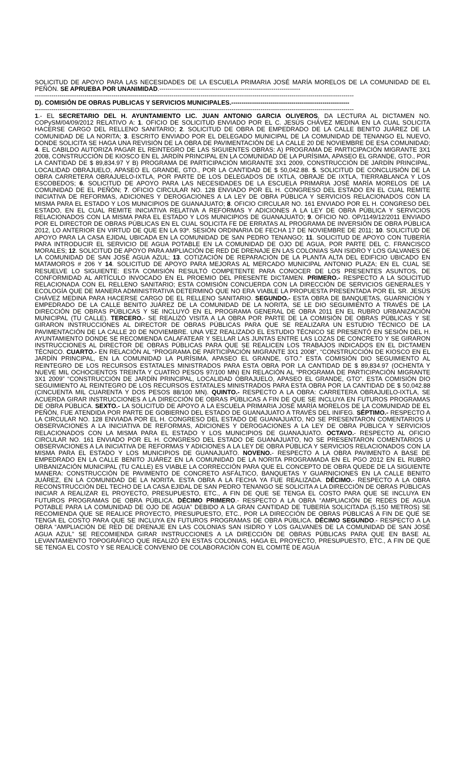SOLICITUD DE APOYO PARA LAS NECESIDADES DE LA ESCUELA PRIMARIA JOSÉ MARÍA MORELOS DE LA COMUNIDAD DE EL PEÑÓN. SE APRUEBA POR UNANIMIDAD.--------------------------------------------------------------------
----------------------------------------------------------------------------------------------------------------------------------------------------------
D). COMISIÓN DE OBRAS PUBLICAS Y SERVICIOS MUNICIPALES.---------------------------------------------------------
----------------------------------------------------------------------------------------------------------------------------------------------------------
1.- EL SECRETARIO DEL H. AYUNTAMIENTO LIC. JUAN ANTONIO GARCIA OLIVEROS, DA LECTURA AL DICTAMEN NO. COPySM/04/09/2012 RELATIVO A: 1. OFICIO DE SOLICITUD ENVIADO POR EL C. JESÚS CHÁVEZ MEDINA EN LA CUAL SOLICITA HACERSE CARGO DEL RELLENO SANITARIO; 2. SOLICITUD DE OBRA DE EMPEDRADO DE LA CALLE BENITO JUÁREZ DE LA COMUNIDAD DE LA NORITA; 3. ESCRITO ENVIADO POR EL DELEGADO MUNICIPAL DE LA COMUNIDAD DE TENANGO EL NUEVO, DONDE SOLICITA SE HAGA UNA REVISIÓN DE LA OBRA DE PAVIMENTACIÓN DE LA CALLE 20 DE NOVIEMBRE DE ESA COMUNIDAD; 4. EL CABILDO AUTORIZA PAGAR EL REINTEGRO DE LAS SIGUIENTES OBRAS: A) PROGRAMA DE PARTICIPACIÓN MIGRANTE 3X1 2008, CONSTRUCCIÓN DE KIOSCO EN EL JARDÍN PRINCIPAL EN LA COMUNIDAD DE LA PURÍSIMA, APASEO EL GRANDE, GTO., POR LA CANTIDAD DE $ 89,834.97 Y B) PROGRAMA DE PARTICIPACIÓN MIGRANTE 3X1 2009, CONSTRUCCIÓN DE JARDÍN PRINCIPAL, LOCALIDAD OBRAJUELO, APASEO EL GRANDE, GTO., POR LA CANTIDAD DE $ 50,042.88. 5. SOLICITUD DE CONCLUSIÓN DE LA OBRA CARRETERA OBRAJUELO-IXTLA, POR PARTE DE LOS DELEGADOS DE IXTLA, OBRAJE DE IXTLA, TIERRABLANCA Y LOS ESCOBEDOS; 6. SOLICITUD DE APOYO PARA LAS NECESIDADES DE LA ESCUELA PRIMARIA JOSÉ MARÍA MORELOS DE LA COMUNIDAD DE EL PEÑÓN; 7. OFICIO CIRCULAR NO. 128 ENVIADO POR EL H. CONGRESO DEL ESTADO EN EL CUAL REMITE INICIATIVA DE REFORMAS, ADICIONES Y DEROGACIONES A LA LEY DE OBRA PÚBLICA Y SERVICIOS RELACIONADOS CON LA MISMA PARA EL ESTADO Y LOS MUNICIPIOS DE GUANAJUATO; 8. OFICIO CIRCULAR NO. 161 ENVIADO POR EL H. CONGRESO DEL ESTADO, EN EL CUAL REMITE INICIATIVA RELATIVA A REFORMAS Y ADICIONES A LA LEY DE OBRA PÚBLICA Y SERVICIOS RELACIONADOS CON LA MISMA PARA EL ESTADO Y LOS MUNICIPIOS DE GUANAJUATO; 9. OFICIO NO. OP/1149/12/2011 ENVIADO POR EL DIRECTOR DE OBRAS PÚBLICAS EN EL CUAL SOLICITA FE DE ERRATAS AL PROGRAMA DE INVERSIÓN DE OBRA PÚBLICA 2012, LO ANTERIOR EN VIRTUD DE QUE EN LA 93ª. SESIÓN ORDINARIA DE FECHA 17 DE NOVIEMBRE DE 2011; 10. SOLICITUD DE APOYO PARA LA CASA EJIDAL UBICADA EN LA COMUNIDAD DE SAN PEDRO TENANGO; 11. SOLICITUD DE APOYO CON TUBERÍA PARA INTRODUCIR EL SERVICIO DE AGUA POTABLE EN LA COMUNIDAD DE OJO DE AGUA, POR PARTE DEL C. FRANCISCO MORALES; 12. SOLICITUD DE APOYO PARA AMPLIACIÓN DE RED DE DRENAJE EN LAS COLONIAS SAN ISIDRO Y LOS GALVANES DE LA COMUNIDAD DE SAN JOSÉ AGUA AZUL; 13. COTIZACIÓN DE REPARACIÓN DE LA PLANTA ALTA DEL EDIFICIO UBICADO EN MATAMOROS # 206 Y 14. SOLICITUD DE APOYO PARA MEJORAS AL MERCADO MUNICIPAL ANTONIO PLAZA; EN EL CUAL SE RESUELVE LO SIGUIENTE: ESTA COMISIÓN RESULTÓ COMPETENTE PARA CONOCER DE LOS PRESENTES ASUNTOS, DE CONFORMIDAD AL ARTÍCULO INVOCADO EN EL PROEMIO DEL PRESENTE DICTAMEN. PRIMERO.- RESPECTO A LA SOLICITUD RELACIONADA CON EL RELLENO SANITARIO; ESTA COMISIÓN CONCUERDA CON LA DIRECCIÓN DE SERVICIOS GENERALES Y ECOLOGÍA QUE DE MANERA ADMINISTRATIVA DETERMINÓ QUE NO ERA VIABLE LA PROPUESTA PRESENTADA POR EL SR. JESÚS CHÁVEZ MEDINA PARA HACERSE CARGO DE EL RELLENO SANITARIO. SEGUNDO.- ESTA OBRA DE BANQUETAS, GUARNICIÓN Y EMPEDRADO DE LA CALLE BENITO JUÁREZ DE LA COMUNIDAD DE LA NORITA, SE LE DIO SEGUIMIENTO A TRAVÉS DE LA DIRECCIÓN DE OBRAS PÚBLICAS Y SE INCLUYÓ EN EL PROGRAMA GENERAL DE OBRA 2011 EN EL RUBRO URBANIZACIÓN MUNICIPAL (TU CALLE). TERCERO.- SE REALIZÓ VISITA A LA OBRA POR PARTE DE LA COMISIÓN DE OBRAS PÚBLICAS Y SE GIRARON INSTRUCCIONES AL DIRECTOR DE OBRAS PÚBLICAS PARA QUE SE REALIZARA UN ESTUDIO TÉCNICO DE LA PAVIMENTACIÓN DE LA CALLE 20 DE NOVIEMBRE. UNA VEZ REALIZADO EL ESTUDIO TÉCNICO SE PRESENTÓ EN SESIÓN DEL H. AYUNTAMIENTO DONDE SE RECOMIENDA CALAFATEAR Y SELLAR LAS JUNTAS ENTRE LAS LOZAS DE CONCRETO Y SE GIRARON INSTRUCCIONES AL DIRECTOR DE OBRAS PÚBLICAS PARA QUE SE REALICEN LOS TRABAJOS INDICADOS EN EL DICTAMEN TÉCNICO. CUARTO.- EN RELACIÓN AL “PROGRAMA DE PARTICIPACIÓN MIGRANTE 3X1 2008”, “CONSTRUCCIÓN DE KIOSCO EN EL JARDÍN PRINCIPAL, EN LA COMUNIDAD LA PURÍSIMA, APASEO EL GRANDE, GTO.” ESTA COMISIÓN DIO SEGUIMIENTO AL REINTEGRO DE LOS RECURSOS ESTATALES MINISTRADOS PARA ESTA OBRA POR LA CANTIDAD DE $ 89,834.97 (OCHENTA Y NUEVE MIL OCHOCIENTOS TREINTA Y CUATRO PESOS 97/100 MN) EN RELACIÓN AL “PROGRAMA DE PARTICIPACIÓN MIGRANTE 3X1 2009” “CONSTRUCCIÓN DE JARDÍN PRINCIPAL, LOCALIDAD OBRAJUELO, APASEO EL GRANDE, GTO”. ESTA COMISIÓN DIO SEGUIMIENTO AL REINTEGRO DE LOS RECURSOS ESTATALES MINISTRADOS PARA ESTA OBRA POR LA CANTIDAD DE $ 50,042.88 (CINCUENTA MIL CUARENTA Y DOS PESOS 88/100 MN). QUINTO.- RESPECTO A LA OBRA: CARRETERA OBRAJUELO-IXTLA, SE ACUERDA GIRAR INSTRUCCIONES A LA DIRECCIÓN DE OBRAS PÚBLICAS A FIN DE QUE SE INCLUYA EN FUTUROS PROGRAMAS DE OBRA PÚBLICA. SEXTO.- LA SOLICITUD DE APOYO A LA ESCUELA PRIMARIA JOSÉ MARÍA MORELOS DE LA COMUNIDAD DE EL PEÑÓN, FUE ATENDIDA POR PARTE DE GOBIERNO DEL ESTADO DE GUANAJUATO A TRAVÉS DEL INIFEG. SÉPTIMO.- RESPECTO A LA CIRCULAR NO. 128 ENVIADA POR EL H. CONGRESO DEL ESTADO DE GUANAJUATO, NO SE PRESENTARON COMENTARIOS U OBSERVACIONES A LA INICIATIVA DE REFORMAS, ADICIONES Y DEROGACIONES A LA LEY DE OBRA PÚBLICA Y SERVICIOS RELACIONADOS CON LA MISMA PARA EL ESTADO Y LOS MUNICIPIOS DE GUANAJUATO. OCTAVO.- RESPECTO AL OFICIO CIRCULAR NO. 161 ENVIADO POR EL H. CONGRESO DEL ESTADO DE GUANAJUATO, NO SE PRESENTARON COMENTARIOS U OBSERVACIONES A LA INICIATIVA DE REFORMAS Y ADICIONES A LA LEY DE OBRA PÚBLICA Y SERVICIOS RELACIONADOS CON LA MISMA PARA EL ESTADO Y LOS MUNICIPIOS DE GUANAJUATO. NOVENO.- RESPECTO A LA OBRA PAVIMENTO A BASE DE EMPEDRADO EN LA CALLE BENITO JUÁREZ EN LA COMUNIDAD DE LA NORITA PROGRAMADA EN EL PGO 2012 EN EL RUBRO URBANIZACIÓN MUNICIPAL (TU CALLE) ES VIABLE LA CORRECCIÓN PARA QUE EL CONCEPTO DE OBRA QUEDE DE LA SIGUIENTE MANERA: CONSTRUCCIÓN DE PAVIMENTO DE CONCRETO ASFÁLTICO, BANQUETAS Y GUARNICIONES EN LA CALLE BENITO JUÁREZ, EN LA COMUNIDAD DE LA NORITA. ESTA OBRA A LA FECHA YA FUE REALIZADA. DÉCIMO.- RESPECTO A LA OBRA RECONSTRUCCIÓN DEL TECHO DE LA CASA EJIDAL DE SAN PEDRO TENANGO SE SOLICITA A LA DIRECCIÓN DE OBRAS PÚBLICAS INICIAR A REALIZAR EL PROYECTO, PRESUPUESTO, ETC., A FIN DE QUE SE TENGA EL COSTO PARA QUE SE INCLUYA EN FUTUROS PROGRAMAS DE OBRA PÚBLICA. DÉCIMO PRIMERO.- RESPECTO A LA OBRA “AMPLIACIÓN DE REDES DE AGUA POTABLE PARA LA COMUNIDAD DE OJO DE AGUA” DEBIDO A LA GRAN CANTIDAD DE TUBERÍA SOLICITADA (5,150 METROS) SE RECOMIENDA QUE SE REALICE PROYECTO, PRESUPUESTO, ETC., POR LA DIRECCIÓN DE OBRAS PÚBLICAS A FIN DE QUE SE TENGA EL COSTO PARA QUE SE INCLUYA EN FUTUROS PROGRAMAS DE OBRA PÚBLICA. DÉCIMO SEGUNDO.- RESPECTO A LA OBRA “AMPLIACIÓN DE RED DE DRENAJE EN LAS COLONIAS SAN ISIDRO Y LOS GALVANES DE LA COMUNIDAD DE SAN JOSÉ AGUA AZUL” SE RECOMIENDA GIRAR INSTRUCCIONES A LA DIRECCIÓN DE OBRAS PÚBLICAS PARA QUE EN BASE AL LEVANTAMIENTO TOPOGRÁFICO QUE REALIZÓ EN ESTAS COLONIAS, HAGA EL PROYECTO, PRESUPUESTO, ETC., A FIN DE QUE SE TENGA EL COSTO Y SE REALICE CONVENIO DE COLABORACIÓN CON EL COMITÉ DE AGUA